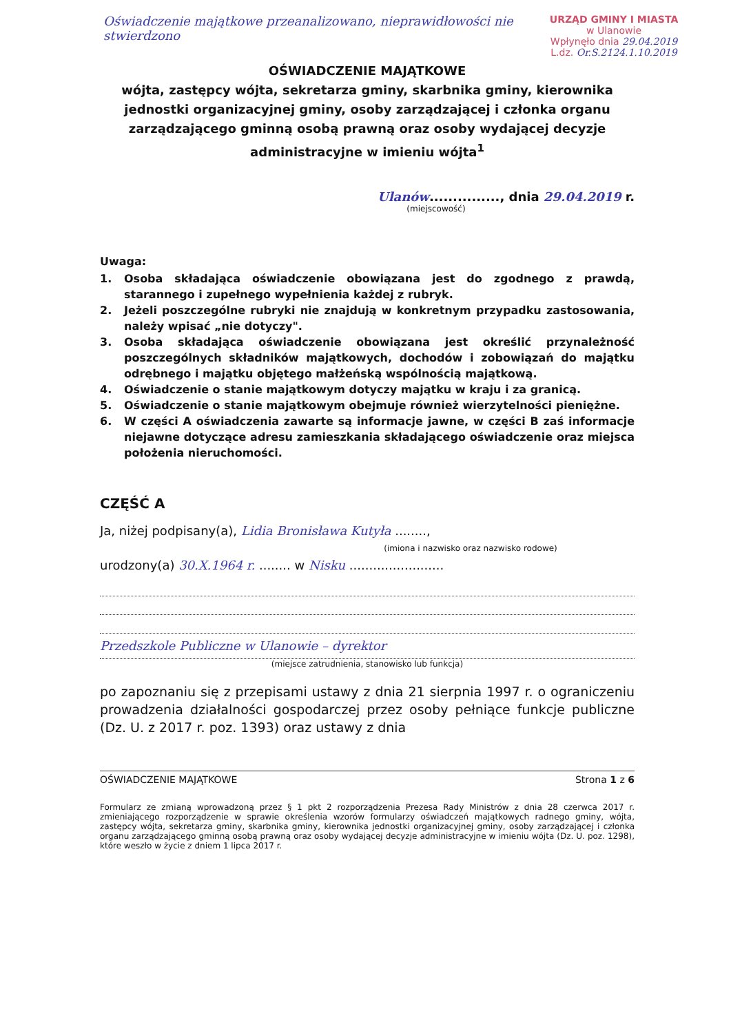URZĄD GMINY I MIASTA
w Ulanowie
Wpłynęło dnia 29.04.2019
L.dz. Or.S.2124.1.10.2019
Oświadczenie majątkowe przeanalizowano, nieprawidłowości nie stwierdzono
OŚWIADCZENIE MAJĄTKOWE
wójta, zastępcy wójta, sekretarza gminy, skarbnika gminy, kierownika jednostki organizacyjnej gminy, osoby zarządzającej i członka organu zarządzającego gminną osobą prawną oraz osoby wydającej decyzje administracyjne w imieniu wójta<sup>1</sup>
Ulanów..............., dnia 29.04.2019 r.
(miejscowość)
Uwaga:
1. Osoba składająca oświadczenie obowiązana jest do zgodnego z prawdą, starannego i zupełnego wypełnienia każdej z rubryk.
2. Jeżeli poszczególne rubryki nie znajdują w konkretnym przypadku zastosowania, należy wpisać „nie dotyczy".
3. Osoba składająca oświadczenie obowiązana jest określić przynależność poszczególnych składników majątkowych, dochodów i zobowiązań do majątku odrębnego i majątku objętego małżeńską wspólnością majątkową.
4. Oświadczenie o stanie majątkowym dotyczy majątku w kraju i za granicą.
5. Oświadczenie o stanie majątkowym obejmuje również wierzytelności pieniężne.
6. W części A oświadczenia zawarte są informacje jawne, w części B zaś informacje niejawne dotyczące adresu zamieszkania składającego oświadczenie oraz miejsca położenia nieruchomości.
CZĘŚĆ A
Ja, niżej podpisany(a), Lidia Bronisława Kutyła ........,
(imiona i nazwisko oraz nazwisko rodowe)
urodzony(a) 30.X.1964 r. ........ w Nisku ........................
Przedszkole Publiczne w Ulanowie – dyrektor
(miejsce zatrudnienia, stanowisko lub funkcja)
po zapoznaniu się z przepisami ustawy z dnia 21 sierpnia 1997 r. o ograniczeniu prowadzenia działalności gospodarczej przez osoby pełniące funkcje publiczne (Dz. U. z 2017 r. poz. 1393) oraz ustawy z dnia
OŚWIADCZENIE MAJĄTKOWE Strona 1 z 6
Formularz ze zmianą wprowadzoną przez § 1 pkt 2 rozporządzenia Prezesa Rady Ministrów z dnia 28 czerwca 2017 r. zmieniającego rozporządzenie w sprawie określenia wzorów formularzy oświadczeń majątkowych radnego gminy, wójta, zastępcy wójta, sekretarza gminy, skarbnika gminy, kierownika jednostki organizacyjnej gminy, osoby zarządzającej i członka organu zarządzającego gminną osobą prawną oraz osoby wydającej decyzje administracyjne w imieniu wójta (Dz. U. poz. 1298), które weszło w życie z dniem 1 lipca 2017 r.